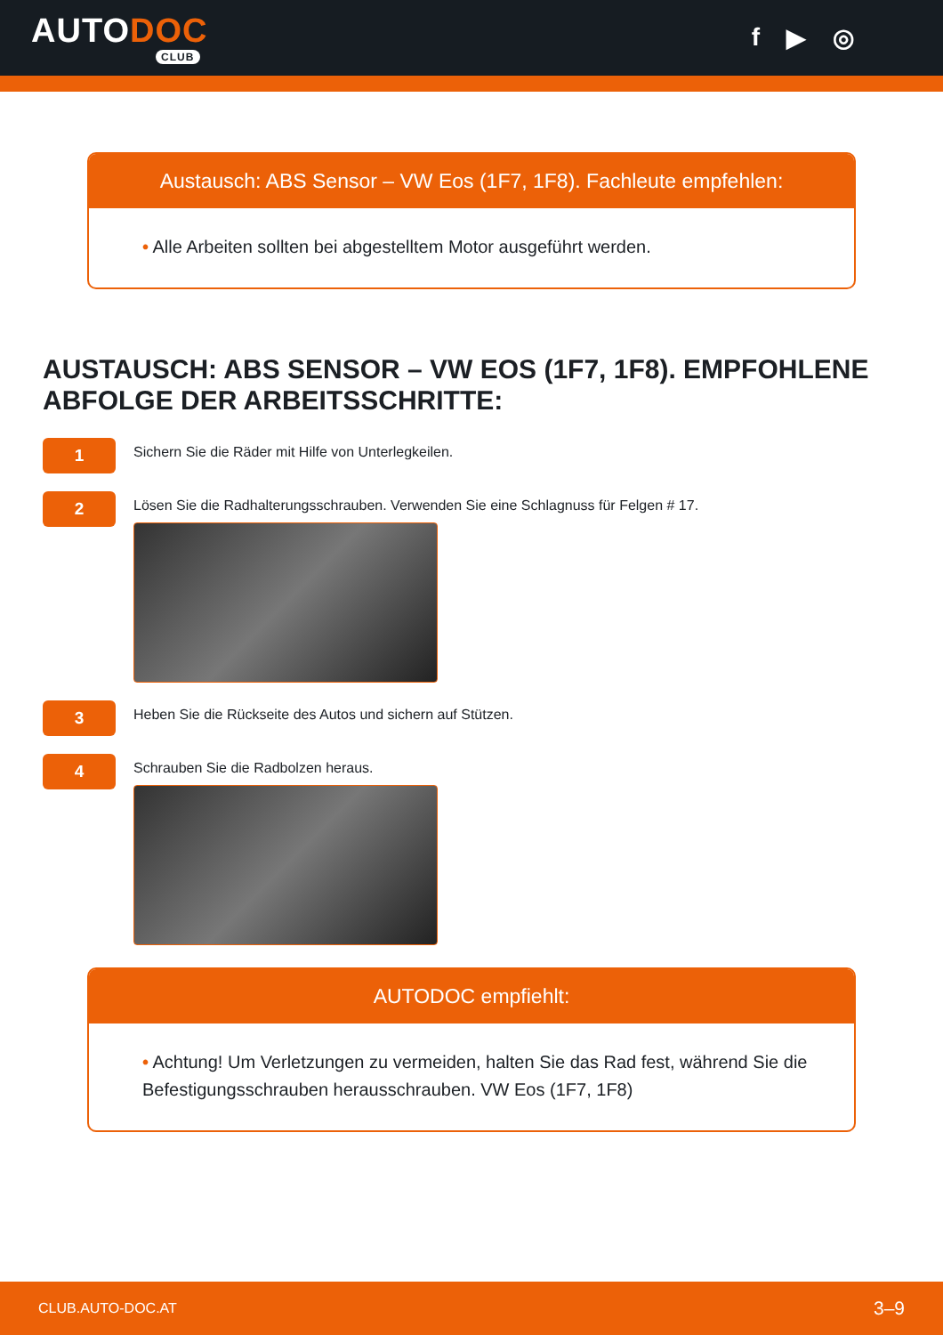AUTODOC
CLUB
f ▶ ◎
Austausch: ABS Sensor – VW Eos (1F7, 1F8). Fachleute empfehlen:
• Alle Arbeiten sollten bei abgestelltem Motor ausgeführt werden.
AUSTAUSCH: ABS SENSOR – VW EOS (1F7, 1F8). EMPFOHLENE ABFOLGE DER ARBEITSSCHRITTE:
1
Sichern Sie die Räder mit Hilfe von Unterlegkeilen.
2
Lösen Sie die Radhalterungsschrauben. Verwenden Sie eine Schlagnuss für Felgen # 17.
3
Heben Sie die Rückseite des Autos und sichern auf Stützen.
4
Schrauben Sie die Radbolzen heraus.
AUTODOC empfiehlt:
• Achtung! Um Verletzungen zu vermeiden, halten Sie das Rad fest, während Sie die Befestigungsschrauben herausschrauben. VW Eos (1F7, 1F8)
CLUB.AUTO-DOC.AT 3–9